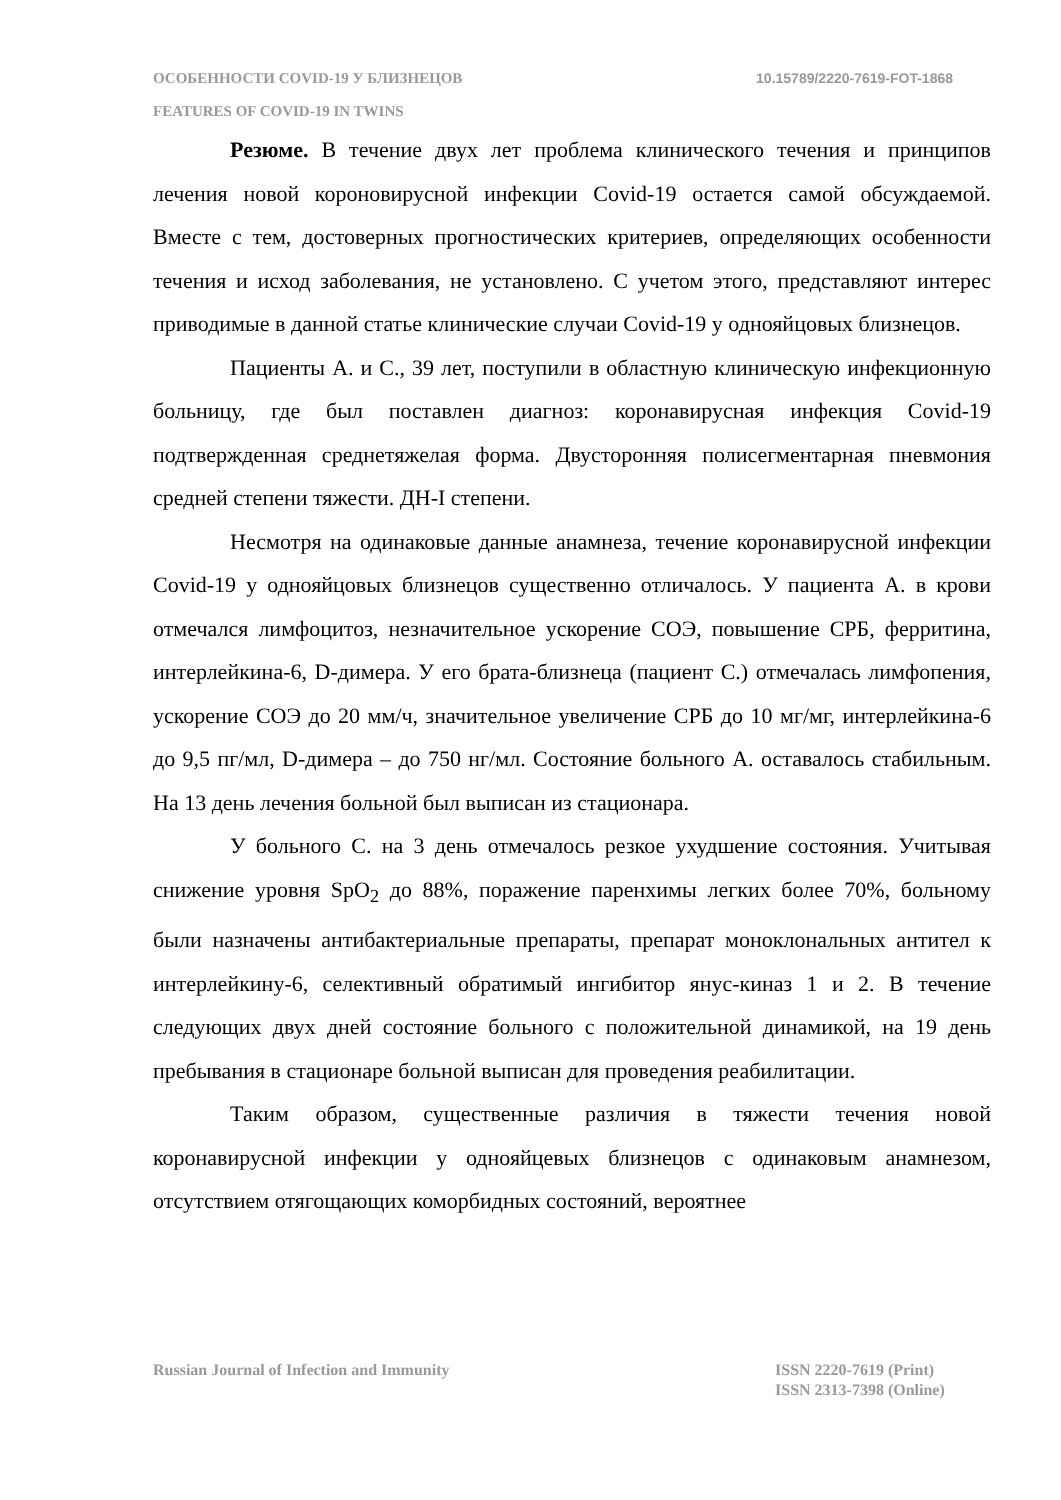ОСОБЕННОСТИ COVID-19 У БЛИЗНЕЦОВ
FEATURES OF COVID-19 IN TWINS
10.15789/2220-7619-FOT-1868
Резюме. В течение двух лет проблема клинического течения и принципов лечения новой короновирусной инфекции Covid-19 остается самой обсуждаемой. Вместе с тем, достоверных прогностических критериев, определяющих особенности течения и исход заболевания, не установлено. С учетом этого, представляют интерес приводимые в данной статье клинические случаи Covid-19 у однояйцовых близнецов.
Пациенты А. и С., 39 лет, поступили в областную клиническую инфекционную больницу, где был поставлен диагноз: коронавирусная инфекция Covid-19 подтвержденная среднетяжелая форма. Двусторонняя полисегментарная пневмония средней степени тяжести. ДН-I степени.
Несмотря на одинаковые данные анамнеза, течение коронавирусной инфекции Covid-19 у однояйцовых близнецов существенно отличалось. У пациента А. в крови отмечался лимфоцитоз, незначительное ускорение СОЭ, повышение СРБ, ферритина, интерлейкина-6, D-димера. У его брата-близнеца (пациент С.) отмечалась лимфопения, ускорение СОЭ до 20 мм/ч, значительное увеличение СРБ до 10 мг/мг, интерлейкина-6 до 9,5 пг/мл, D-димера – до 750 нг/мл. Состояние больного А. оставалось стабильным. На 13 день лечения больной был выписан из стационара.
У больного С. на 3 день отмечалось резкое ухудшение состояния. Учитывая снижение уровня SpO<sub>2</sub> до 88%, поражение паренхимы легких более 70%, больному были назначены антибактериальные препараты, препарат моноклональных антител к интерлейкину-6, селективный обратимый ингибитор янус-киназ 1 и 2. В течение следующих двух дней состояние больного с положительной динамикой, на 19 день пребывания в стационаре больной выписан для проведения реабилитации.
Таким образом, существенные различия в тяжести течения новой коронавирусной инфекции у однояйцевых близнецов с одинаковым анамнезом, отсутствием отягощающих коморбидных состояний, вероятнее
Russian Journal of Infection and Immunity
ISSN 2220-7619 (Print)
ISSN 2313-7398 (Online)